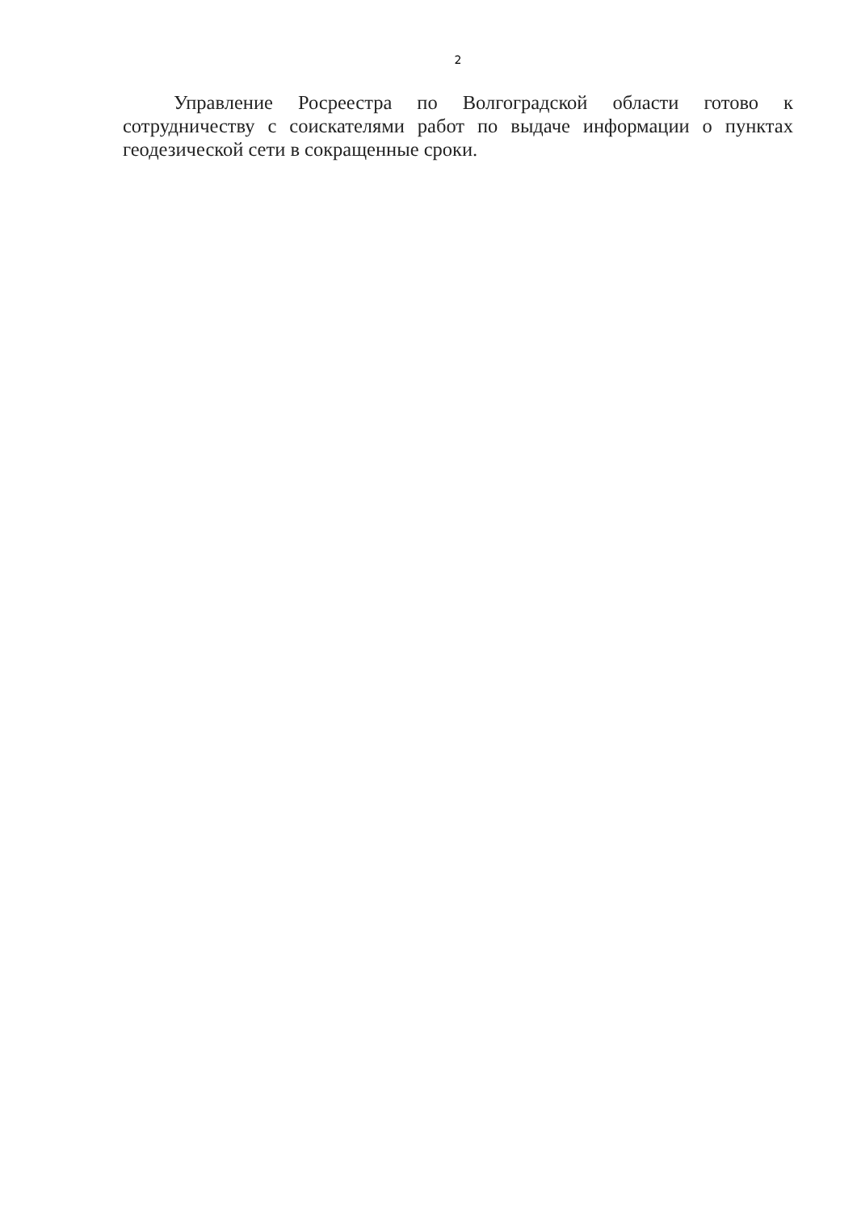2
Управление Росреестра по Волгоградской области готово к сотрудничеству с соискателями работ по выдаче информации о пунктах геодезической сети в сокращенные сроки.